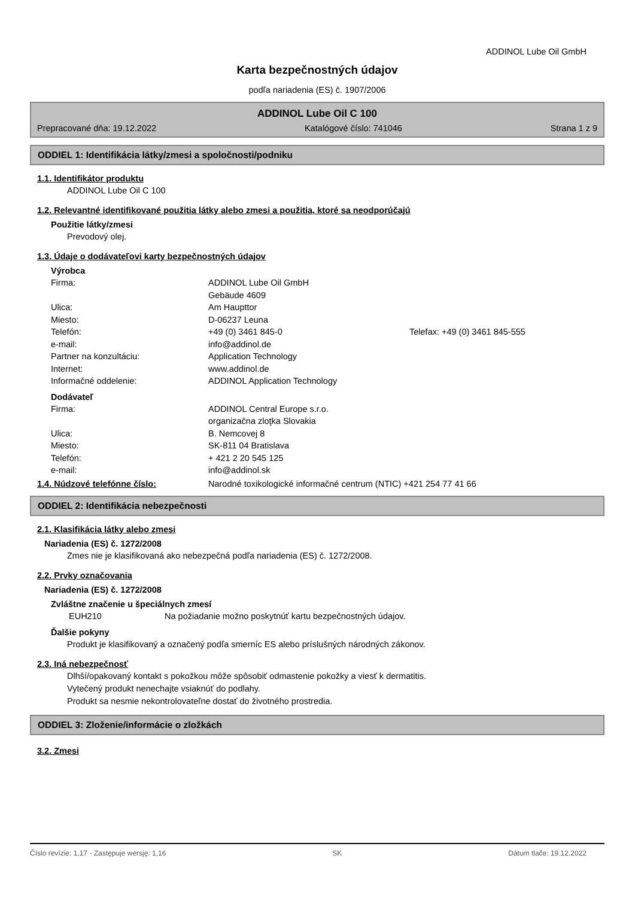ADDINOL Lube Oil GmbH
Karta bezpečnostných údajov
podľa nariadenia (ES) č. 1907/2006
ADDINOL Lube Oil C 100
Prepracované dňa: 19.12.2022 Katalógové číslo: 741046 Strana 1 z 9
ODDIEL 1: Identifikácia látky/zmesi a spoločnosti/podniku
1.1. Identifikátor produktu
ADDINOL Lube Oil C 100
1.2. Relevantné identifikované použitia látky alebo zmesi a použitia, ktoré sa neodporúčajú
Použitie látky/zmesi
Prevodový olej.
1.3. Údaje o dodávateľovi karty bezpečnostných údajov
Výrobca
| Firma: | ADDINOL Lube Oil GmbH | |
| | Gebäude 4609 | |
| Ulica: | Am Haupttor | |
| Miesto: | D-06237 Leuna | |
| Telefón: | +49 (0) 3461 845-0 | Telefax: +49 (0) 3461 845-555 |
| e-mail: | info@addinol.de | |
| Partner na konzultáciu: | Application Technology | |
| Internet: | www.addinol.de | |
| Informačné oddelenie: | ADDINOL Application Technology | |
Dodávateľ
| Firma: | ADDINOL Central Europe s.r.o. |
| | organizačna zloţka Slovakia |
| Ulica: | B. Nemcovej 8 |
| Miesto: | SK-811 04 Bratislava |
| Telefón: | + 421 2 20 545 125 |
| e-mail: | info@addinol.sk |
1.4. Núdzové telefónne číslo: Narodné toxikologické informačné centrum (NTIC) +421 254 77 41 66
ODDIEL 2: Identifikácia nebezpečnosti
2.1. Klasifikácia látky alebo zmesi
Nariadenia (ES) č. 1272/2008
Zmes nie je klasifikovaná ako nebezpečná podľa nariadenia (ES) č. 1272/2008.
2.2. Prvky označovania
Nariadenia (ES) č. 1272/2008
Zvláštne značenie u špeciálnych zmesí
EUH210 Na požiadanie možno poskytnúť kartu bezpečnostných údajov.
Ďalšie pokyny
Produkt je klasifikovaný a označený podľa smerníc ES alebo príslušných národných zákonov.
2.3. Iná nebezpečnosť
Dlhší/opakovaný kontakt s pokožkou môže spôsobiť odmastenie pokožky a viesť k dermatitis.
Vytečený produkt nenechajte vsiaknúť do podlahy.
Produkt sa nesmie nekontrolovateľne dostať do životného prostredia.
ODDIEL 3: Zloženie/informácie o zložkách
3.2. Zmesi
Číslo revízie: 1,17 - Zastępuje wersję: 1,16 SK Dátum tlače: 19.12.2022